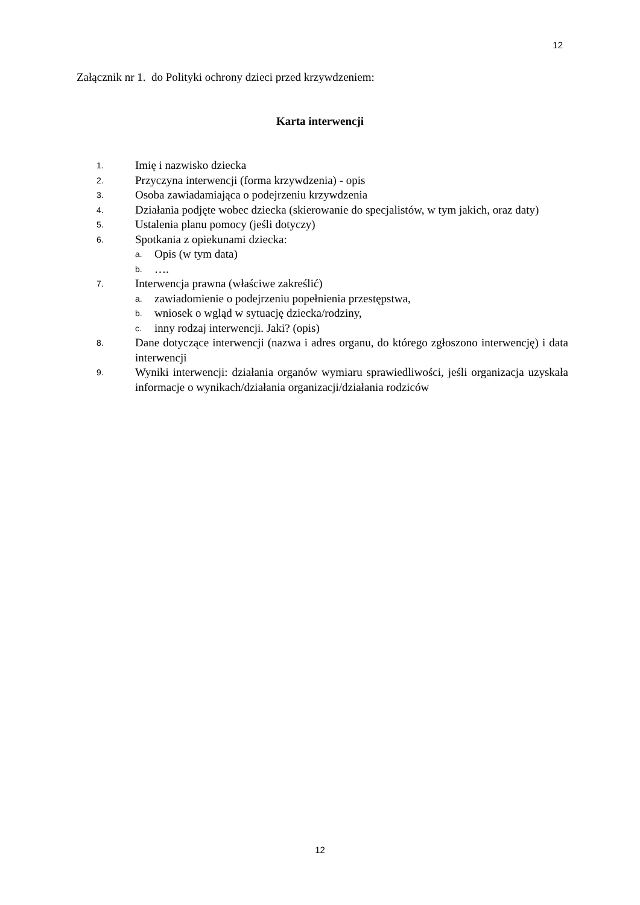12
Załącznik nr 1. do Polityki ochrony dzieci przed krzywdzeniem:
Karta interwencji
1. Imię i nazwisko dziecka
2. Przyczyna interwencji (forma krzywdzenia) - opis
3. Osoba zawiadamiająca o podejrzeniu krzywdzenia
4. Działania podjęte wobec dziecka (skierowanie do specjalistów, w tym jakich, oraz daty)
5. Ustalenia planu pomocy (jeśli dotyczy)
6. Spotkania z opiekunami dziecka:
a. Opis (w tym data)
b. ….
7. Interwencja prawna (właściwe zakreślić)
a. zawiadomienie o podejrzeniu popełnienia przestępstwa,
b. wniosek o wgląd w sytuację dziecka/rodziny,
c. inny rodzaj interwencji. Jaki? (opis)
8. Dane dotyczące interwencji (nazwa i adres organu, do którego zgłoszono interwencję) i data interwencji
9. Wyniki interwencji: działania organów wymiaru sprawiedliwości, jeśli organizacja uzyskała informacje o wynikach/działania organizacji/działania rodziców
12